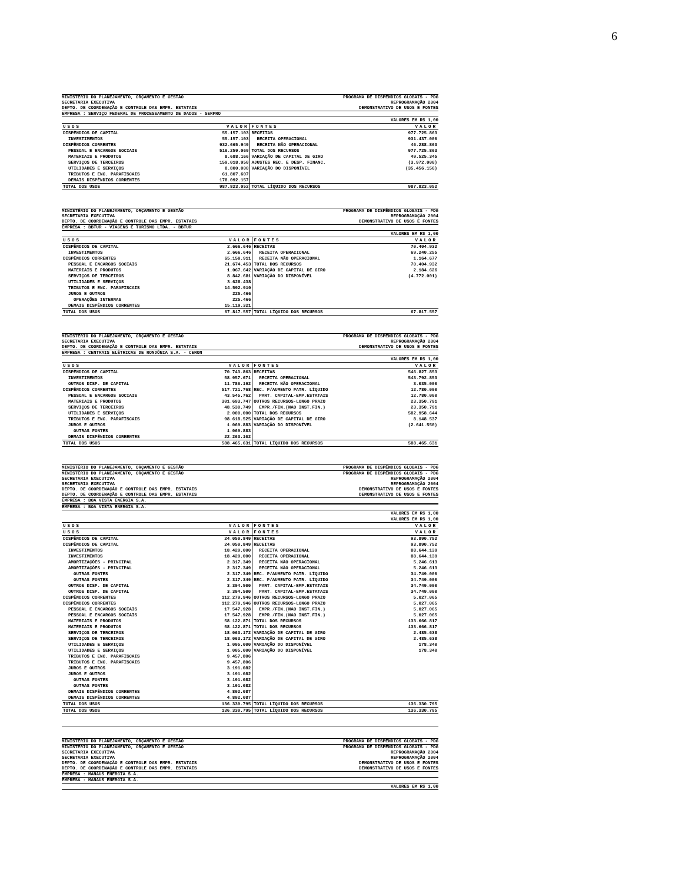6
MINISTÉRIO DO PLANEJAMENTO, ORÇAMENTO E GESTÃO PROGRAMA DE DISPÊNDIOS GLOBAIS - PDG
SECRETARIA EXECUTIVA REPROGRAMAÇÃO 2004
DEPTO. DE COORDENAÇÃO E CONTROLE DAS EMPR. ESTATAIS DEMONSTRATIVO DE USOS E FONTES
EMPRESA : SERVIÇO FEDERAL DE PROCESSAMENTO DE DADOS - SERPRO
VALORES EM R$ 1,00
| USOS | VALOR | FONTES | VALOR |
| --- | --- | --- | --- |
| DISPÊNDIOS DE CAPITAL | 55.157.103 | RECEITAS | 977.725.863 |
| INVESTIMENTOS | 55.157.103 | RECEITA OPERACIONAL | 931.437.000 |
| DISPÊNDIOS CORRENTES | 932.665.949 | RECEITA NÃO OPERACIONAL | 46.288.863 |
| PESSOAL E ENCARGOS SOCIAIS | 516.259.069 | TOTAL DOS RECURSOS | 977.725.863 |
| MATERIAIS E PRODUTOS | 8.688.166 | VARIAÇÃO DE CAPITAL DE GIRO | 49.525.345 |
| SERVIÇOS DE TERCEIROS | 159.018.950 | AJUSTES REC. E DESP. FINANC. | (3.972.000) |
| UTILIDADES E SERVIÇOS | 8.800.000 | VARIAÇÃO DO DISPONÍVEL | (35.456.156) |
| TRIBUTOS E ENC. PARAFISCAIS | 61.807.607 | | |
| DEMAIS DISPÊNDIOS CORRENTES | 178.092.157 | | |
| TOTAL DOS USOS | 987.823.052 | TOTAL LÍQUIDO DOS RECURSOS | 987.823.052 |
MINISTÉRIO DO PLANEJAMENTO, ORÇAMENTO E GESTÃO PROGRAMA DE DISPÊNDIOS GLOBAIS - PDG
SECRETARIA EXECUTIVA REPROGRAMAÇÃO 2004
DEPTO. DE COORDENAÇÃO E CONTROLE DAS EMPR. ESTATAIS DEMONSTRATIVO DE USOS E FONTES
EMPRESA : BBTUR - VIAGENS E TURISMO LTDA. - BBTUR
VALORES EM R$ 1,00
| USOS | VALOR | FONTES | VALOR |
| --- | --- | --- | --- |
| DISPÊNDIOS DE CAPITAL | 2.666.646 | RECEITAS | 70.404.932 |
| INVESTIMENTOS | 2.666.646 | RECEITA OPERACIONAL | 69.240.255 |
| DISPÊNDIOS CORRENTES | 65.150.911 | RECEITA NÃO OPERACIONAL | 1.164.677 |
| PESSOAL E ENCARGOS SOCIAIS | 21.674.453 | TOTAL DOS RECURSOS | 70.404.932 |
| MATERIAIS E PRODUTOS | 1.067.642 | VARIAÇÃO DE CAPITAL DE GIRO | 2.184.626 |
| SERVIÇOS DE TERCEIROS | 8.842.681 | VARIAÇÃO DO DISPONÍVEL | (4.772.001) |
| UTILIDADES E SERVIÇOS | 3.628.438 | | |
| TRIBUTOS E ENC. PARAFISCAIS | 14.592.910 | | |
| JUROS E OUTROS | 225.466 | | |
| OPERAÇÕES INTERNAS | 225.466 | | |
| DEMAIS DISPÊNDIOS CORRENTES | 15.119.321 | | |
| TOTAL DOS USOS | 67.817.557 | TOTAL LÍQUIDO DOS RECURSOS | 67.817.557 |
MINISTÉRIO DO PLANEJAMENTO, ORÇAMENTO E GESTÃO PROGRAMA DE DISPÊNDIOS GLOBAIS - PDG
SECRETARIA EXECUTIVA REPROGRAMAÇÃO 2004
DEPTO. DE COORDENAÇÃO E CONTROLE DAS EMPR. ESTATAIS DEMONSTRATIVO DE USOS E FONTES
EMPRESA : CENTRAIS ELÉTRICAS DE RONDÔNIA S.A. - CERON
VALORES EM R$ 1,00
| USOS | VALOR | FONTES | VALOR |
| --- | --- | --- | --- |
| DISPÊNDIOS DE CAPITAL | 70.743.863 | RECEITAS | 546.827.853 |
| INVESTIMENTOS | 58.957.671 | RECEITA OPERACIONAL | 543.792.853 |
| OUTROS DISP. DE CAPITAL | 11.786.192 | RECEITA NÃO OPERACIONAL | 3.035.000 |
| DISPÊNDIOS CORRENTES | 517.721.768 | REC. P/AUMENTO PATR. LÍQUIDO | 12.780.000 |
| PESSOAL E ENCARGOS SOCIAIS | 43.545.762 | PART. CAPITAL-EMP.ESTATAIS | 12.780.000 |
| MATERIAIS E PRODUTOS | 301.693.747 | OUTROS RECURSOS-LONGO PRAZO | 23.350.791 |
| SERVIÇOS DE TERCEIROS | 48.530.749 | EMPR./FIN.(NAO INST.FIN.) | 23.350.791 |
| UTILIDADES E SERVIÇOS | 2.000.000 | TOTAL DOS RECURSOS | 582.958.644 |
| TRIBUTOS E ENC. PARAFISCAIS | 98.618.525 | VARIAÇÃO DE CAPITAL DE GIRO | 8.148.537 |
| JUROS E OUTROS | 1.069.883 | VARIAÇÃO DO DISPONÍVEL | (2.641.550) |
| OUTRAS FONTES | 1.069.883 | | |
| DEMAIS DISPÊNDIOS CORRENTES | 22.263.102 | | |
| TOTAL DOS USOS | 588.465.631 | TOTAL LÍQUIDO DOS RECURSOS | 588.465.631 |
MINISTÉRIO DO PLANEJAMENTO, ORÇAMENTO E GESTÃO PROGRAMA DE DISPÊNDIOS GLOBAIS - PDG
MINISTÉRIO DO PLANEJAMENTO, ORÇAMENTO E GESTÃO PROGRAMA DE DISPÊNDIOS GLOBAIS - PDG
SECRETARIA EXECUTIVA REPROGRAMAÇÃO 2004
SECRETARIA EXECUTIVA REPROGRAMAÇÃO 2004
DEPTO. DE COORDENAÇÃO E CONTROLE DAS EMPR. ESTATAIS DEMONSTRATIVO DE USOS E FONTES
DEPTO. DE COORDENAÇÃO E CONTROLE DAS EMPR. ESTATAIS DEMONSTRATIVO DE USOS E FONTES
EMPRESA : BOA VISTA ENERGIA S.A.
EMPRESA : BOA VISTA ENERGIA S.A.
VALORES EM R$ 1,00
VALORES EM R$ 1,00
| USOS | VALOR | FONTES | VALOR |
| --- | --- | --- | --- |
| USOS | VALOR | FONTES | VALOR |
| DISPÊNDIOS DE CAPITAL | 24.050.849 | RECEITAS | 93.890.752 |
| DISPÊNDIOS DE CAPITAL | 24.050.849 | RECEITAS | 93.890.752 |
| INVESTIMENTOS | 18.429.000 | RECEITA OPERACIONAL | 88.644.139 |
| INVESTIMENTOS | 18.429.000 | RECEITA OPERACIONAL | 88.644.139 |
| AMORTIZAÇÕES - PRINCIPAL | 2.317.349 | RECEITA NÃO OPERACIONAL | 5.246.613 |
| AMORTIZAÇÕES - PRINCIPAL | 2.317.349 | RECEITA NÃO OPERACIONAL | 5.246.613 |
| OUTRAS FONTES | 2.317.349 | REC. P/AUMENTO PATR. LÍQUIDO | 34.749.000 |
| OUTRAS FONTES | 2.317.349 | REC. P/AUMENTO PATR. LÍQUIDO | 34.749.000 |
| OUTROS DISP. DE CAPITAL | 3.304.500 | PART. CAPITAL-EMP.ESTATAIS | 34.749.000 |
| OUTROS DISP. DE CAPITAL | 3.304.500 | PART. CAPITAL-EMP.ESTATAIS | 34.749.000 |
| DISPÊNDIOS CORRENTES | 112.279.946 | OUTROS RECURSOS-LONGO PRAZO | 5.027.065 |
| DISPÊNDIOS CORRENTES | 112.279.946 | OUTROS RECURSOS-LONGO PRAZO | 5.027.065 |
| PESSOAL E ENCARGOS SOCIAIS | 17.547.928 | EMPR./FIN.(NAO INST.FIN.) | 5.027.065 |
| PESSOAL E ENCARGOS SOCIAIS | 17.547.928 | EMPR./FIN.(NAO INST.FIN.) | 5.027.065 |
| MATERIAIS E PRODUTOS | 58.122.871 | TOTAL DOS RECURSOS | 133.666.817 |
| MATERIAIS E PRODUTOS | 58.122.871 | TOTAL DOS RECURSOS | 133.666.817 |
| SERVIÇOS DE TERCEIROS | 18.063.172 | VARIAÇÃO DE CAPITAL DE GIRO | 2.485.638 |
| SERVIÇOS DE TERCEIROS | 18.063.172 | VARIAÇÃO DE CAPITAL DE GIRO | 2.485.638 |
| UTILIDADES E SERVIÇOS | 1.005.000 | VARIAÇÃO DO DISPONÍVEL | 178.340 |
| UTILIDADES E SERVIÇOS | 1.005.000 | VARIAÇÃO DO DISPONÍVEL | 178.340 |
| TRIBUTOS E ENC. PARAFISCAIS | 9.457.806 | | |
| TRIBUTOS E ENC. PARAFISCAIS | 9.457.806 | | |
| JUROS E OUTROS | 3.191.082 | | |
| JUROS E OUTROS | 3.191.082 | | |
| OUTRAS FONTES | 3.191.082 | | |
| OUTRAS FONTES | 3.191.082 | | |
| DEMAIS DISPÊNDIOS CORRENTES | 4.892.087 | | |
| DEMAIS DISPÊNDIOS CORRENTES | 4.892.087 | | |
| TOTAL DOS USOS | 136.330.795 | TOTAL LÍQUIDO DOS RECURSOS | 136.330.795 |
| TOTAL DOS USOS | 136.330.795 | TOTAL LÍQUIDO DOS RECURSOS | 136.330.795 |
MINISTÉRIO DO PLANEJAMENTO, ORÇAMENTO E GESTÃO PROGRAMA DE DISPÊNDIOS GLOBAIS - PDG
MINISTÉRIO DO PLANEJAMENTO, ORÇAMENTO E GESTÃO PROGRAMA DE DISPÊNDIOS GLOBAIS - PDG
SECRETARIA EXECUTIVA REPROGRAMAÇÃO 2004
SECRETARIA EXECUTIVA REPROGRAMAÇÃO 2004
DEPTO. DE COORDENAÇÃO E CONTROLE DAS EMPR. ESTATAIS DEMONSTRATIVO DE USOS E FONTES
DEPTO. DE COORDENAÇÃO E CONTROLE DAS EMPR. ESTATAIS DEMONSTRATIVO DE USOS E FONTES
EMPRESA : MANAUS ENERGIA S.A.
EMPRESA : MANAUS ENERGIA S.A.
VALORES EM R$ 1,00